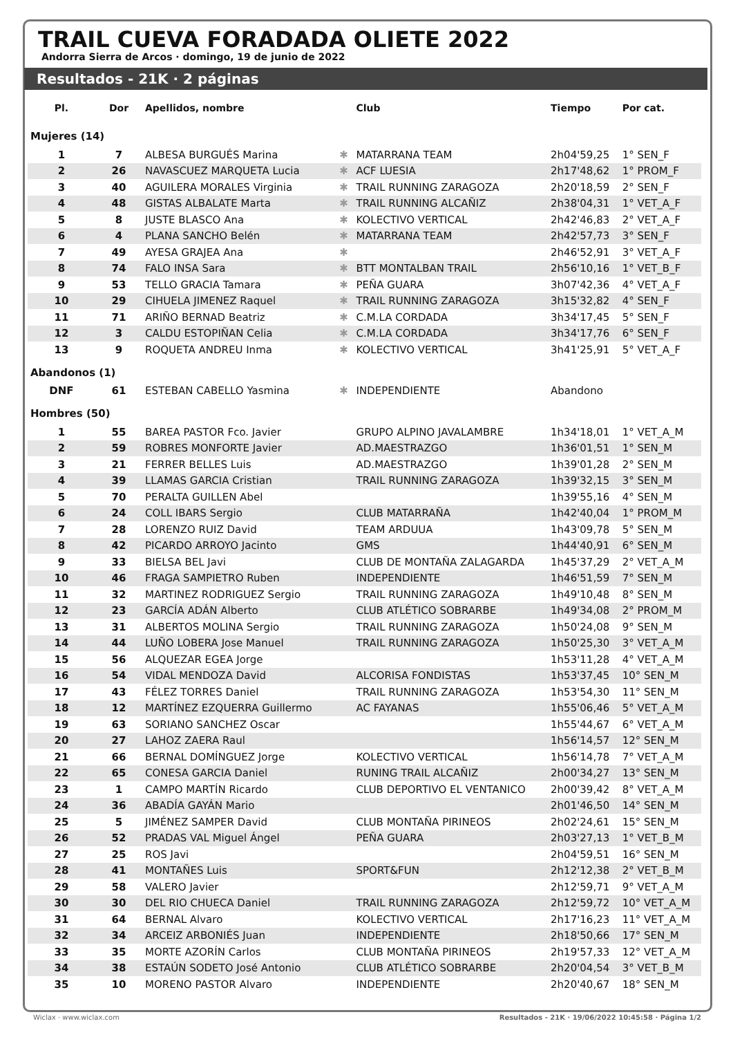TRAIL CUEVA FORADADA OLIETE 2022
Andorra Sierra de Arcos · domingo, 19 de junio de 2022
Resultados - 21K · 2 páginas
| Pl. | Dor | Apellidos, nombre | | Club | Tiempo | Por cat. |
| --- | --- | --- | --- | --- | --- | --- |
| Mujeres (14) | | | | | | |
| 1 | 7 | ALBESA BURGUÉS Marina | ✱ | MATARRANA TEAM | 2h04'59,25 | 1° SEN_F |
| 2 | 26 | NAVASCUEZ MARQUETA Lucia | ✱ | ACF LUESIA | 2h17'48,62 | 1° PROM_F |
| 3 | 40 | AGUILERA MORALES Virginia | ✱ | TRAIL RUNNING ZARAGOZA | 2h20'18,59 | 2° SEN_F |
| 4 | 48 | GISTAS ALBALATE Marta | ✱ | TRAIL RUNNING ALCAÑIZ | 2h38'04,31 | 1° VET_A_F |
| 5 | 8 | JUSTE BLASCO Ana | ✱ | KOLECTIVO VERTICAL | 2h42'46,83 | 2° VET_A_F |
| 6 | 4 | PLANA SANCHO Belén | ✱ | MATARRANA TEAM | 2h42'57,73 | 3° SEN_F |
| 7 | 49 | AYESA GRAJEA Ana | ✱ | | 2h46'52,91 | 3° VET_A_F |
| 8 | 74 | FALO INSA Sara | ✱ | BTT MONTALBAN TRAIL | 2h56'10,16 | 1° VET_B_F |
| 9 | 53 | TELLO GRACIA Tamara | ✱ | PEÑA GUARA | 3h07'42,36 | 4° VET_A_F |
| 10 | 29 | CIHUELA JIMENEZ Raquel | ✱ | TRAIL RUNNING ZARAGOZA | 3h15'32,82 | 4° SEN_F |
| 11 | 71 | ARIÑO BERNAD Beatriz | ✱ | C.M.LA CORDADA | 3h34'17,45 | 5° SEN_F |
| 12 | 3 | CALDU ESTOPIÑAN Celia | ✱ | C.M.LA CORDADA | 3h34'17,76 | 6° SEN_F |
| 13 | 9 | ROQUETA ANDREU Inma | ✱ | KOLECTIVO VERTICAL | 3h41'25,91 | 5° VET_A_F |
| Abandonos (1) | | | | | | |
| DNF | 61 | ESTEBAN CABELLO Yasmina | ✱ | INDEPENDIENTE | Abandono | |
| Hombres (50) | | | | | | |
| 1 | 55 | BAREA PASTOR Fco. Javier | | GRUPO ALPINO JAVALAMBRE | 1h34'18,01 | 1° VET_A_M |
| 2 | 59 | ROBRES MONFORTE Javier | | AD.MAESTRAZGO | 1h36'01,51 | 1° SEN_M |
| 3 | 21 | FERRER BELLES Luis | | AD.MAESTRAZGO | 1h39'01,28 | 2° SEN_M |
| 4 | 39 | LLAMAS GARCIA Cristian | | TRAIL RUNNING ZARAGOZA | 1h39'32,15 | 3° SEN_M |
| 5 | 70 | PERALTA GUILLEN Abel | | | 1h39'55,16 | 4° SEN_M |
| 6 | 24 | COLL IBARS Sergio | | CLUB MATARRAÑA | 1h42'40,04 | 1° PROM_M |
| 7 | 28 | LORENZO RUIZ David | | TEAM ARDUUA | 1h43'09,78 | 5° SEN_M |
| 8 | 42 | PICARDO ARROYO Jacinto | | GMS | 1h44'40,91 | 6° SEN_M |
| 9 | 33 | BIELSA BEL Javi | | CLUB DE MONTAÑA ZALAGARDA | 1h45'37,29 | 2° VET_A_M |
| 10 | 46 | FRAGA SAMPIETRO Ruben | | INDEPENDIENTE | 1h46'51,59 | 7° SEN_M |
| 11 | 32 | MARTINEZ RODRIGUEZ Sergio | | TRAIL RUNNING ZARAGOZA | 1h49'10,48 | 8° SEN_M |
| 12 | 23 | GARCÍA ADÁN Alberto | | CLUB ATLÉTICO SOBRARBE | 1h49'34,08 | 2° PROM_M |
| 13 | 31 | ALBERTOS MOLINA Sergio | | TRAIL RUNNING ZARAGOZA | 1h50'24,08 | 9° SEN_M |
| 14 | 44 | LUÑO LOBERA Jose Manuel | | TRAIL RUNNING ZARAGOZA | 1h50'25,30 | 3° VET_A_M |
| 15 | 56 | ALQUEZAR EGEA Jorge | | | 1h53'11,28 | 4° VET_A_M |
| 16 | 54 | VIDAL MENDOZA David | | ALCORISA FONDISTAS | 1h53'37,45 | 10° SEN_M |
| 17 | 43 | FÉLEZ TORRES Daniel | | TRAIL RUNNING ZARAGOZA | 1h53'54,30 | 11° SEN_M |
| 18 | 12 | MARTÍNEZ EZQUERRA Guillermo | | AC FAYANAS | 1h55'06,46 | 5° VET_A_M |
| 19 | 63 | SORIANO SANCHEZ Oscar | | | 1h55'44,67 | 6° VET_A_M |
| 20 | 27 | LAHOZ ZAERA Raul | | | 1h56'14,57 | 12° SEN_M |
| 21 | 66 | BERNAL DOMÍNGUEZ Jorge | | KOLECTIVO VERTICAL | 1h56'14,78 | 7° VET_A_M |
| 22 | 65 | CONESA GARCIA Daniel | | RUNING TRAIL ALCAÑIZ | 2h00'34,27 | 13° SEN_M |
| 23 | 1 | CAMPO MARTÍN Ricardo | | CLUB DEPORTIVO EL VENTANICO | 2h00'39,42 | 8° VET_A_M |
| 24 | 36 | ABADÍA GAYÁN Mario | | | 2h01'46,50 | 14° SEN_M |
| 25 | 5 | JIMÉNEZ SAMPER David | | CLUB MONTAÑA PIRINEOS | 2h02'24,61 | 15° SEN_M |
| 26 | 52 | PRADAS VAL Miguel Ángel | | PEÑA GUARA | 2h03'27,13 | 1° VET_B_M |
| 27 | 25 | ROS Javi | | | 2h04'59,51 | 16° SEN_M |
| 28 | 41 | MONTAÑES Luis | | SPORT&FUN | 2h12'12,38 | 2° VET_B_M |
| 29 | 58 | VALERO Javier | | | 2h12'59,71 | 9° VET_A_M |
| 30 | 30 | DEL RIO CHUECA Daniel | | TRAIL RUNNING ZARAGOZA | 2h12'59,72 | 10° VET_A_M |
| 31 | 64 | BERNAL Alvaro | | KOLECTIVO VERTICAL | 2h17'16,23 | 11° VET_A_M |
| 32 | 34 | ARCEIZ ARBONIÉS Juan | | INDEPENDIENTE | 2h18'50,66 | 17° SEN_M |
| 33 | 35 | MORTE AZORÍN Carlos | | CLUB MONTAÑA PIRINEOS | 2h19'57,33 | 12° VET_A_M |
| 34 | 38 | ESTAÚN SODETO José Antonio | | CLUB ATLÉTICO SOBRARBE | 2h20'04,54 | 3° VET_B_M |
| 35 | 10 | MORENO PASTOR Alvaro | | INDEPENDIENTE | 2h20'40,67 | 18° SEN_M |
Wiclax · www.wiclax.com Resultados - 21K · 19/06/2022 10:45:58 · Página 1/2